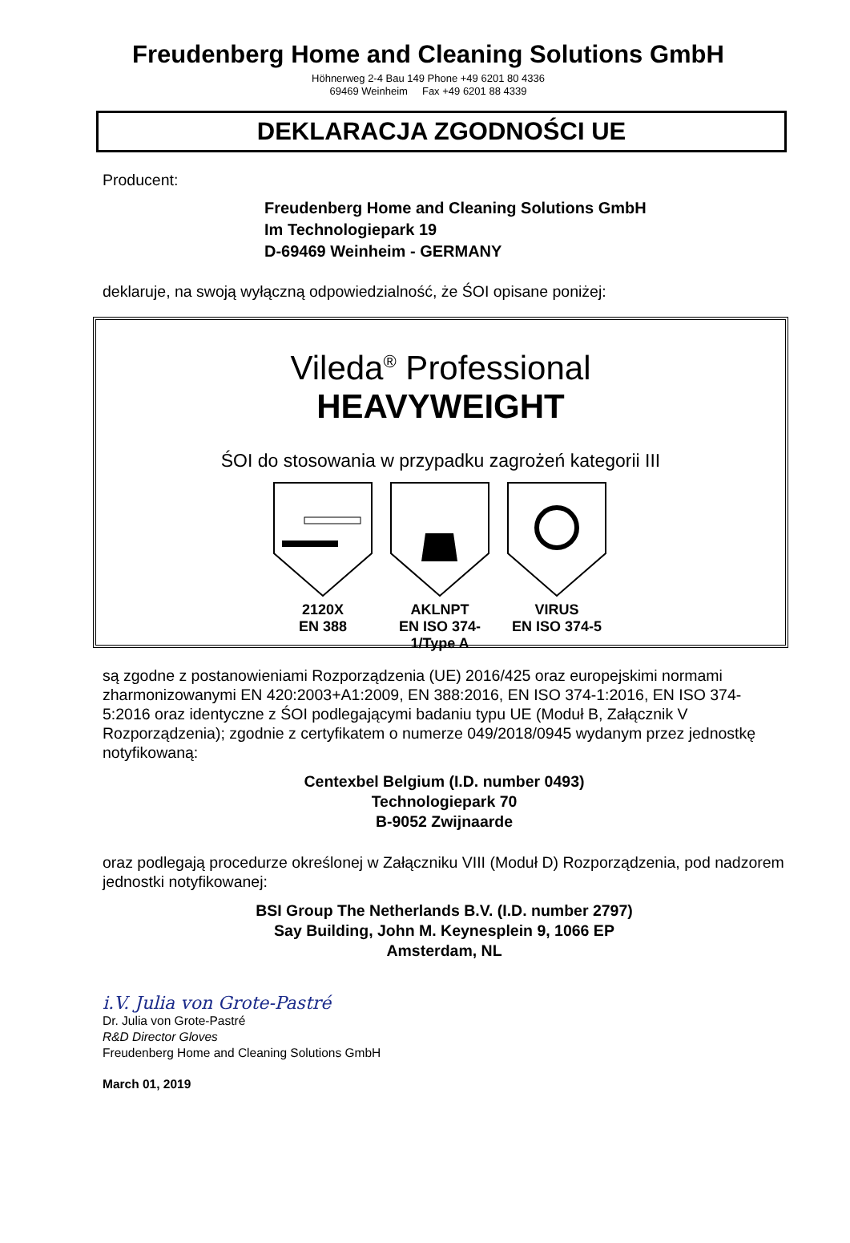Freudenberg Home and Cleaning Solutions GmbH
Höhnerweg 2-4 Bau 149 Phone +49 6201 80 4336
69469 Weinheim Fax +49 6201 88 4339
DEKLARACJA ZGODNOŚCI UE
Producent:
Freudenberg Home and Cleaning Solutions GmbH
Im Technologiepark 19
D-69469 Weinheim - GERMANY
deklaruje, na swoją wyłączną odpowiedzialność, że ŚOI opisane poniżej:
Vileda<sup>®</sup> Professional
HEAVYWEIGHT
ŚOI do stosowania w przypadku zagrożeń kategorii III
2120X
EN 388
AKLNPT
EN ISO 374-1/Type A
VIRUS
EN ISO 374-5
są zgodne z postanowieniami Rozporządzenia (UE) 2016/425 oraz europejskimi normami zharmonizowanymi EN 420:2003+A1:2009, EN 388:2016, EN ISO 374-1:2016, EN ISO 374-5:2016 oraz identyczne z ŚOI podlegającymi badaniu typu UE (Moduł B, Załącznik V Rozporządzenia); zgodnie z certyfikatem o numerze 049/2018/0945 wydanym przez jednostkę notyfikowaną:
Centexbel Belgium (I.D. number 0493)
Technologiepark 70
B-9052 Zwijnaarde
oraz podlegają procedurze określonej w Załączniku VIII (Moduł D) Rozporządzenia, pod nadzorem jednostki notyfikowanej:
BSI Group The Netherlands B.V. (I.D. number 2797)
Say Building, John M. Keynesplein 9, 1066 EP
Amsterdam, NL
i.V. Julia von Grote-Pastré
Dr. Julia von Grote-Pastré
R&D Director Gloves
Freudenberg Home and Cleaning Solutions GmbH
March 01, 2019